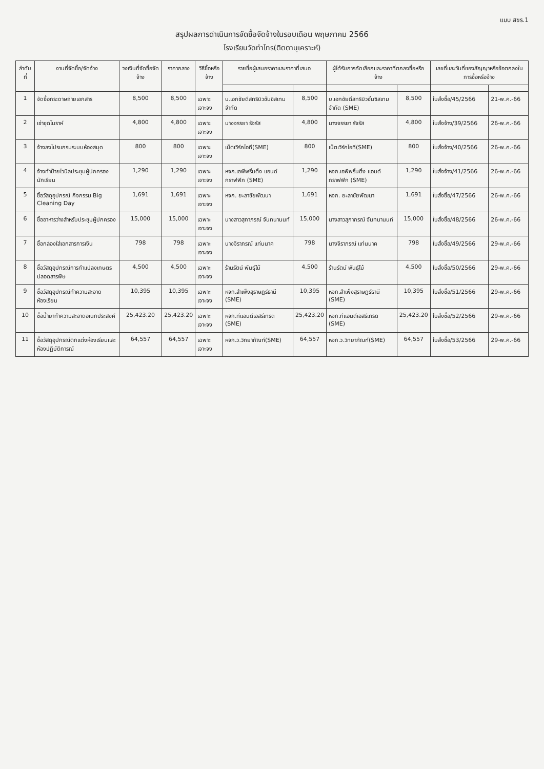แบบ สขร.1
สรุปผลการดำเนินการจัดซื้อจัดจ้างในรอบเดือน พฤษภาคม 2566
โรงเรียนวัดท่าไทร(ติตตานุเคราะห์)
| ลำดับที่ | งานที่จัดซื้อ/จัดจ้าง | วงเงินที่จัดซื้อจัดจ้าง | ราคากลาง | วิธีซื้อหรือจ้าง | รายชื่อผู้เสนอราคาและราคาที่เสนอ | | ผู้ได้รับการคัดเลือกและราคาที่ตกลงซื้อหรือจ้าง | | เลขที่และวันที่ของสัญญาหรือข้อตกลงในการซื้อหรือจ้าง | |
| --- | --- | --- | --- | --- | --- | --- | --- | --- | --- | --- |
| 1 | จัดซื้อกระดาษถ่ายเอกสาร | 8,500 | 8,500 | เฉพาะเจาะจง | บ.เอกชัยดีสทริบิวชั่นซิสเทม จำกัด | 8,500 | บ.เอกชัยดีสทริบิวชั่นซิสเทม จำกัด (SME) | 8,500 | ใบสั่งซื้อ/45/2566 | 21-พ.ค.-66 |
| 2 | เช่าชุดโนราห์ | 4,800 | 4,800 | เฉพาะเจาะจง | นางจรรยา รัจรัส | 4,800 | นางจรรยา รัจรัส | 4,800 | ใบสั่งจ้าง/39/2566 | 26-พ.ค.-66 |
| 3 | จ้างลงโปรแกรมระบบห้องสมุด | 800 | 800 | เฉพาะเจาะจง | เน็ตเวิร์คไอที(SME) | 800 | เน็ตเวิร์คไอที(SME) | 800 | ใบสั่งจ้าง/40/2566 | 26-พ.ค.-66 |
| 4 | จ้างทำป้ายไวนิลประชุมผู้ปกครองนักเรียน | 1,290 | 1,290 | เฉพาะเจาะจง | หจก.เอพีพริ้นติ้ง แอนด์ กราฟฟิก (SME) | 1,290 | หจก.เอพีพริ้นติ้ง แอนด์ กราฟฟิก (SME) | 1,290 | ใบสั่งจ้าง/41/2566 | 26-พ.ค.-66 |
| 5 | ซื้อวัสดุอุปกรณ์ กิจกรรม Big Cleaning Day | 1,691 | 1,691 | เฉพาะเจาะจง | หจก. ยะลาชัยพัฒนา | 1,691 | หจก. ยะลาชัยพัฒนา | 1,691 | ใบสั่งซื้อ/47/2566 | 26-พ.ค.-66 |
| 6 | ซื้ออาหารว่างสำหรับประชุมผู้ปกครอง | 15,000 | 15,000 | เฉพาะเจาะจง | นางสาวสุภาภรณ์ จันทนานนท์ | 15,000 | นางสาวสุภาภรณ์ จันทนานนท์ | 15,000 | ใบสั่งซื้อ/48/2566 | 26-พ.ค.-66 |
| 7 | ซื้อกล่องใส่เอกสารการเงิน | 798 | 798 | เฉพาะเจาะจง | นางจิราภรณ์ แท่นนาค | 798 | นางจิราภรณ์ แท่นนาค | 798 | ใบสั่งซื้อ/49/2566 | 29-พ.ค.-66 |
| 8 | ซื้อวัสดุอุปกรณ์การทำแปลงเกษตรปลอดสารพิษ | 4,500 | 4,500 | เฉพาะเจาะจง | ร้านรัตน์ พันธุ์ไม้ | 4,500 | ร้านรัตน์ พันธุ์ไม้ | 4,500 | ใบสั่งซื้อ/50/2566 | 29-พ.ค.-66 |
| 9 | ซื้อวัสดุอุปกรณ์ทำความสะอาดห้องเรียน | 10,395 | 10,395 | เฉพาะเจาะจง | หจก.สำเพ็งสุราษฎร์ธานี (SME) | 10,395 | หจก.สำเพ็งสุราษฎร์ธานี (SME) | 10,395 | ใบสั่งซื้อ/51/2566 | 29-พ.ค.-66 |
| 10 | ซื้อน้ำยาทำความสะอาดอเนกประสงค์ | 25,423.20 | 25,423.20 | เฉพาะเจาะจง | หจก.ทีแอนด์เอสรีเทรด (SME) | 25,423.20 | หจก.ทีแอนด์เอสรีเทรด (SME) | 25,423.20 | ใบสั่งซื้อ/52/2566 | 29-พ.ค.-66 |
| 11 | ซื้อวัสดุอุปกรณ์ตกแต่งห้องเรียนและห้องปฏิบัติการณ์ | 64,557 | 64,557 | เฉพาะเจาะจง | หจก.ว.วิทยาภัณฑ์(SME) | 64,557 | หจก.ว.วิทยาภัณฑ์(SME) | 64,557 | ใบสั่งซื้อ/53/2566 | 29-พ.ค.-66 |